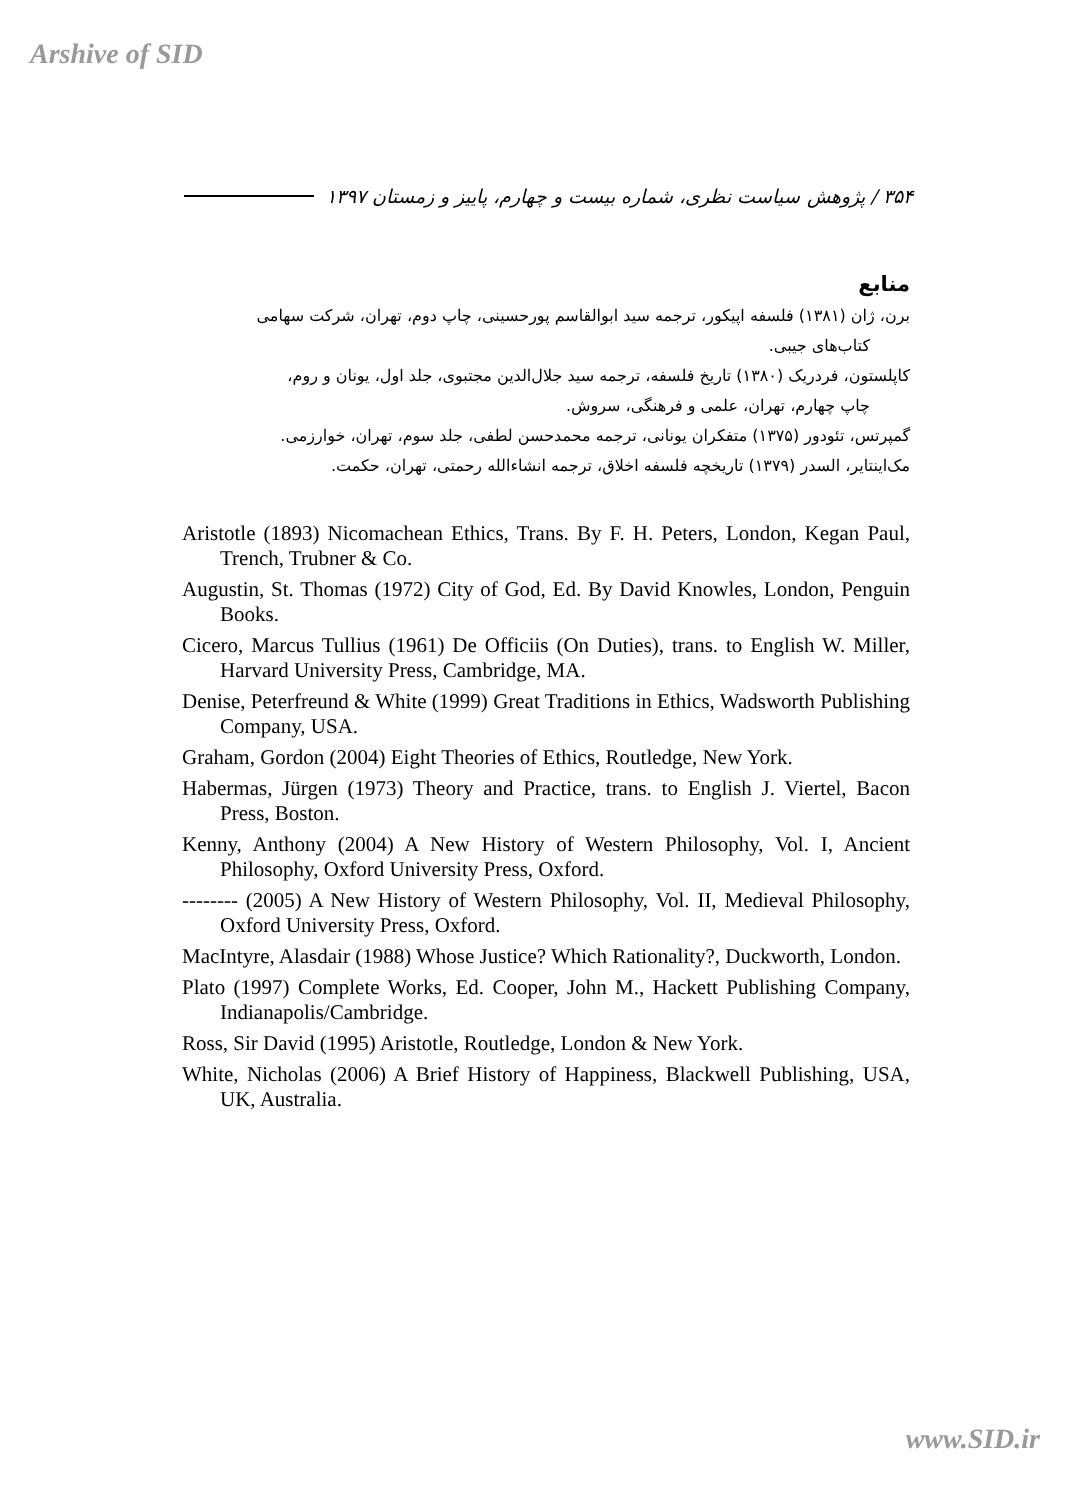Arshive of SID
۳۵۴ / پژوهش سیاست نظری، شماره بیست و چهارم، پاییز و زمستان ۱۳۹۷
منابع
برن، ژان (۱۳۸۱) فلسفه اپیکور، ترجمه سید ابوالقاسم پورحسینی، چاپ دوم، تهران، شرکت سهامی
کتاب‌های جیبی.
کاپلستون، فردریک (۱۳۸۰) تاریخ فلسفه، ترجمه سید جلال‌الدین مجتبوی، جلد اول، یونان و روم،
چاپ چهارم، تهران، علمی و فرهنگی، سروش.
گمپرتس، تئودور (۱۳۷۵) متفکران یونانی، ترجمه محمدحسن لطفی، جلد سوم، تهران، خوارزمی.
مک‌اینتایر، السدر (۱۳۷۹) تاریخچه فلسفه اخلاق، ترجمه انشاءالله رحمتی، تهران، حکمت.
Aristotle (1893) Nicomachean Ethics, Trans. By F. H. Peters, London, Kegan Paul, Trench, Trubner & Co.
Augustin, St. Thomas (1972) City of God, Ed. By David Knowles, London, Penguin Books.
Cicero, Marcus Tullius (1961) De Officiis (On Duties), trans. to English W. Miller, Harvard University Press, Cambridge, MA.
Denise, Peterfreund & White (1999) Great Traditions in Ethics, Wadsworth Publishing Company, USA.
Graham, Gordon (2004) Eight Theories of Ethics, Routledge, New York.
Habermas, Jürgen (1973) Theory and Practice, trans. to English J. Viertel, Bacon Press, Boston.
Kenny, Anthony (2004) A New History of Western Philosophy, Vol. I, Ancient Philosophy, Oxford University Press, Oxford.
-------- (2005) A New History of Western Philosophy, Vol. II, Medieval Philosophy, Oxford University Press, Oxford.
MacIntyre, Alasdair (1988) Whose Justice? Which Rationality?, Duckworth, London.
Plato (1997) Complete Works, Ed. Cooper, John M., Hackett Publishing Company, Indianapolis/Cambridge.
Ross, Sir David (1995) Aristotle, Routledge, London & New York.
White, Nicholas (2006) A Brief History of Happiness, Blackwell Publishing, USA, UK, Australia.
www.SID.ir